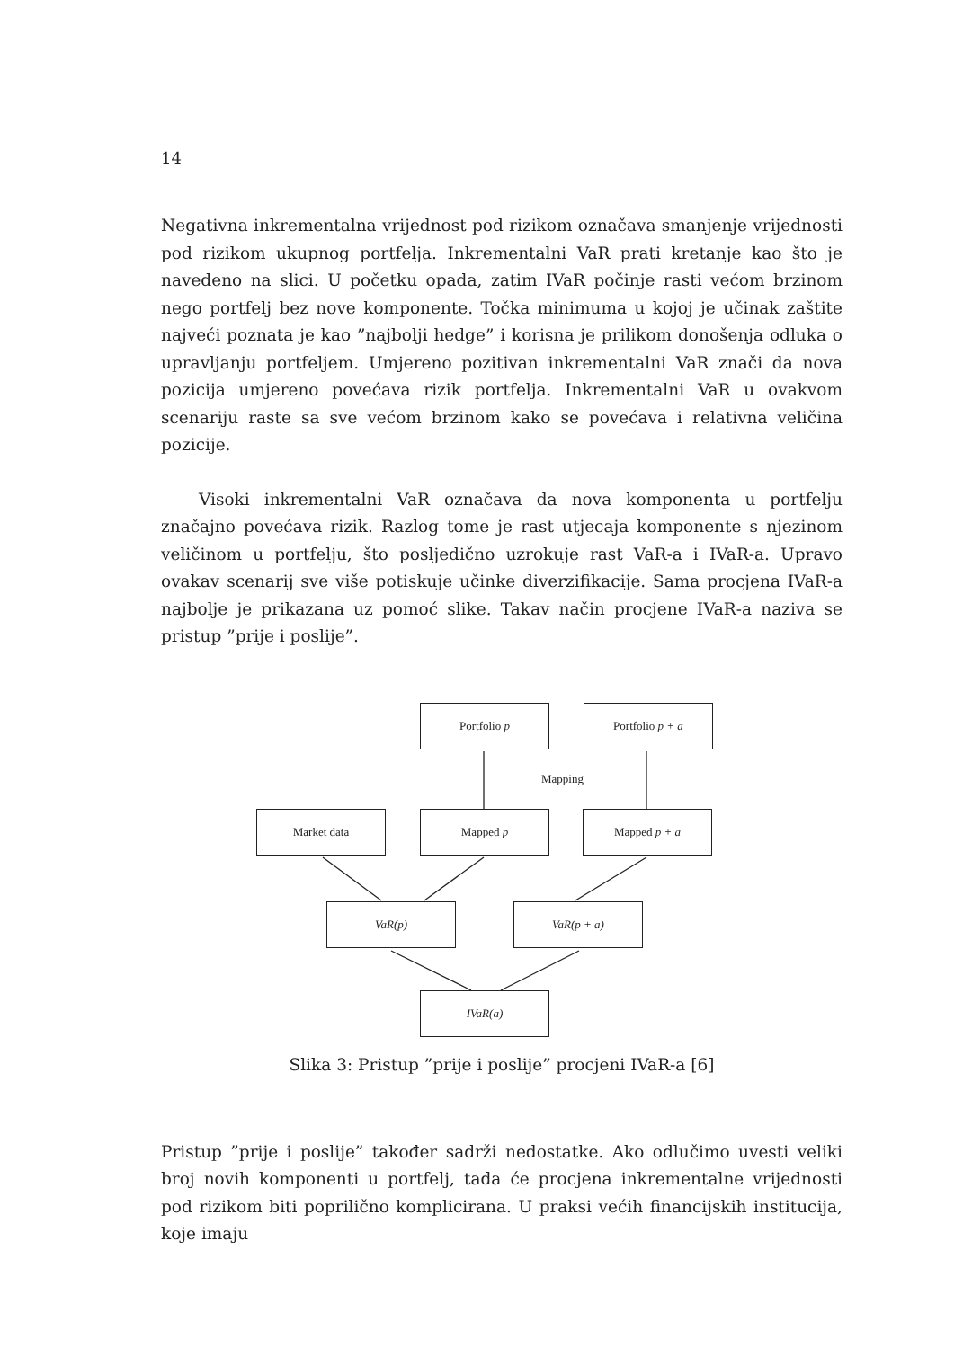14
Negativna inkrementalna vrijednost pod rizikom označava smanjenje vrijednosti pod rizikom ukupnog portfelja. Inkrementalni VaR prati kretanje kao što je navedeno na slici. U početku opada, zatim IVaR počinje rasti većom brzinom nego portfelj bez nove komponente. Točka minimuma u kojoj je učinak zaštite najveći poznata je kao ”najbolji hedge” i korisna je prilikom donošenja odluka o upravljanju portfeljem. Umjereno pozitivan inkrementalni VaR znači da nova pozicija umjereno povećava rizik portfelja. Inkrementalni VaR u ovakvom scenariju raste sa sve većom brzinom kako se povećava i relativna veličina pozicije.
Visoki inkrementalni VaR označava da nova komponenta u portfelju značajno povećava rizik. Razlog tome je rast utjecaja komponente s njezinom veličinom u portfelju, što posljedično uzrokuje rast VaR-a i IVaR-a. Upravo ovakav scenarij sve više potiskuje učinke diverzifikacije. Sama procjena IVaR-a najbolje je prikazana uz pomoć slike. Takav način procjene IVaR-a naziva se pristup ”prije i poslije”.
Portfolio p Portfolio p + a
Mapping
Market data Mapped p Mapped p + a
VaR(p) VaR(p + a)
IVaR(a)
Slika 3: Pristup ”prije i poslije” procjeni IVaR-a [6]
Pristup ”prije i poslije” također sadrži nedostatke. Ako odlučimo uvesti veliki broj novih komponenti u portfelj, tada će procjena inkrementalne vrijednosti pod rizikom biti poprilično komplicirana. U praksi većih financijskih institucija, koje imaju